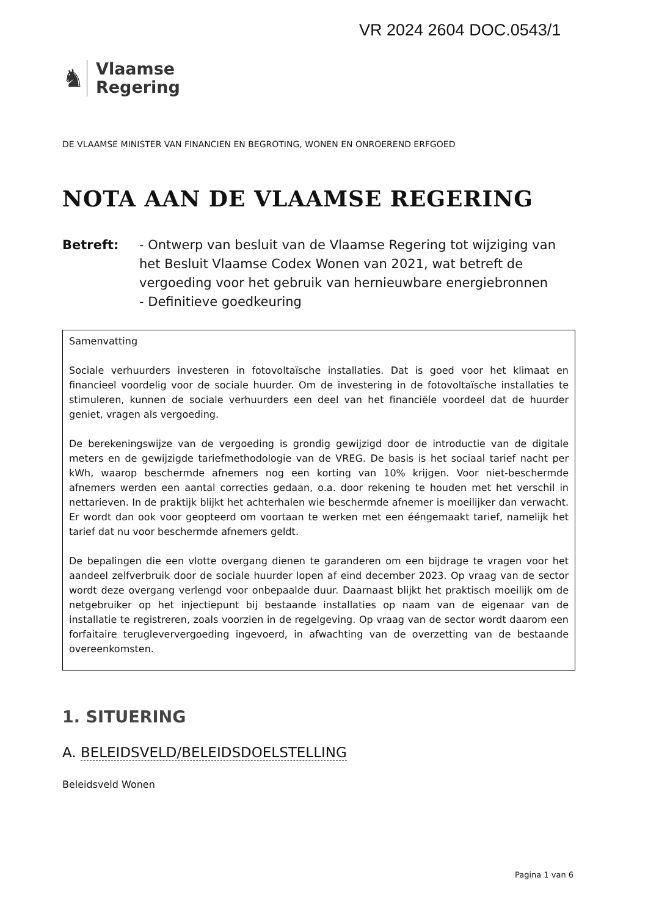VR 2024 2604 DOC.0543/1
♞
Vlaamse
Regering
DE VLAAMSE MINISTER VAN FINANCIEN EN BEGROTING, WONEN EN ONROEREND ERFGOED
NOTA AAN DE VLAAMSE REGERING
Betreft: - Ontwerp van besluit van de Vlaamse Regering tot wijziging van het Besluit Vlaamse Codex Wonen van 2021, wat betreft de vergoeding voor het gebruik van hernieuwbare energiebronnen
- Definitieve goedkeuring
Samenvatting
Sociale verhuurders investeren in fotovoltaïsche installaties. Dat is goed voor het klimaat en financieel voordelig voor de sociale huurder. Om de investering in de fotovoltaïsche installaties te stimuleren, kunnen de sociale verhuurders een deel van het financiële voordeel dat de huurder geniet, vragen als vergoeding.
De berekeningswijze van de vergoeding is grondig gewijzigd door de introductie van de digitale meters en de gewijzigde tariefmethodologie van de VREG. De basis is het sociaal tarief nacht per kWh, waarop beschermde afnemers nog een korting van 10% krijgen. Voor niet-beschermde afnemers werden een aantal correcties gedaan, o.a. door rekening te houden met het verschil in nettarieven. In de praktijk blijkt het achterhalen wie beschermde afnemer is moeilijker dan verwacht. Er wordt dan ook voor geopteerd om voortaan te werken met een ééngemaakt tarief, namelijk het tarief dat nu voor beschermde afnemers geldt.
De bepalingen die een vlotte overgang dienen te garanderen om een bijdrage te vragen voor het aandeel zelfverbruik door de sociale huurder lopen af eind december 2023. Op vraag van de sector wordt deze overgang verlengd voor onbepaalde duur. Daarnaast blijkt het praktisch moeilijk om de netgebruiker op het injectiepunt bij bestaande installaties op naam van de eigenaar van de installatie te registreren, zoals voorzien in de regelgeving. Op vraag van de sector wordt daarom een forfaitaire terugleververgoeding ingevoerd, in afwachting van de overzetting van de bestaande overeenkomsten.
1. SITUERING
A. BELEIDSVELD/BELEIDSDOELSTELLING
Beleidsveld Wonen
Pagina 1 van 6